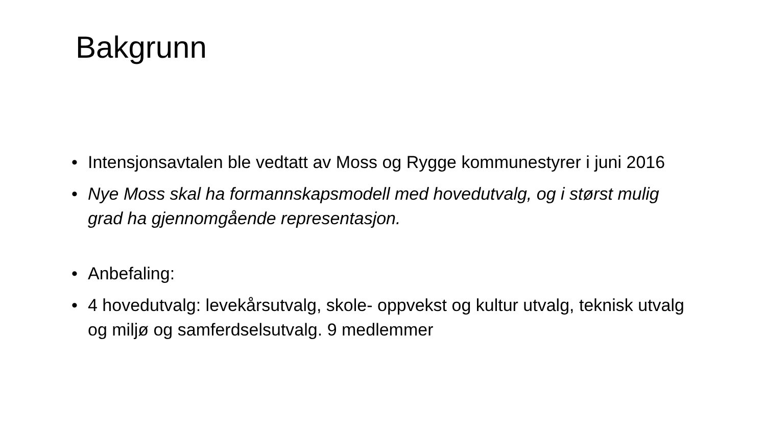Bakgrunn
• Intensjonsavtalen ble vedtatt av Moss og Rygge kommunestyrer i juni 2016
• Nye Moss skal ha formannskapsmodell med hovedutvalg, og i størst mulig grad ha gjennomgående representasjon.
• Anbefaling:
• 4 hovedutvalg: levekårsutvalg, skole- oppvekst og kultur utvalg, teknisk utvalg og miljø og samferdselsutvalg. 9 medlemmer